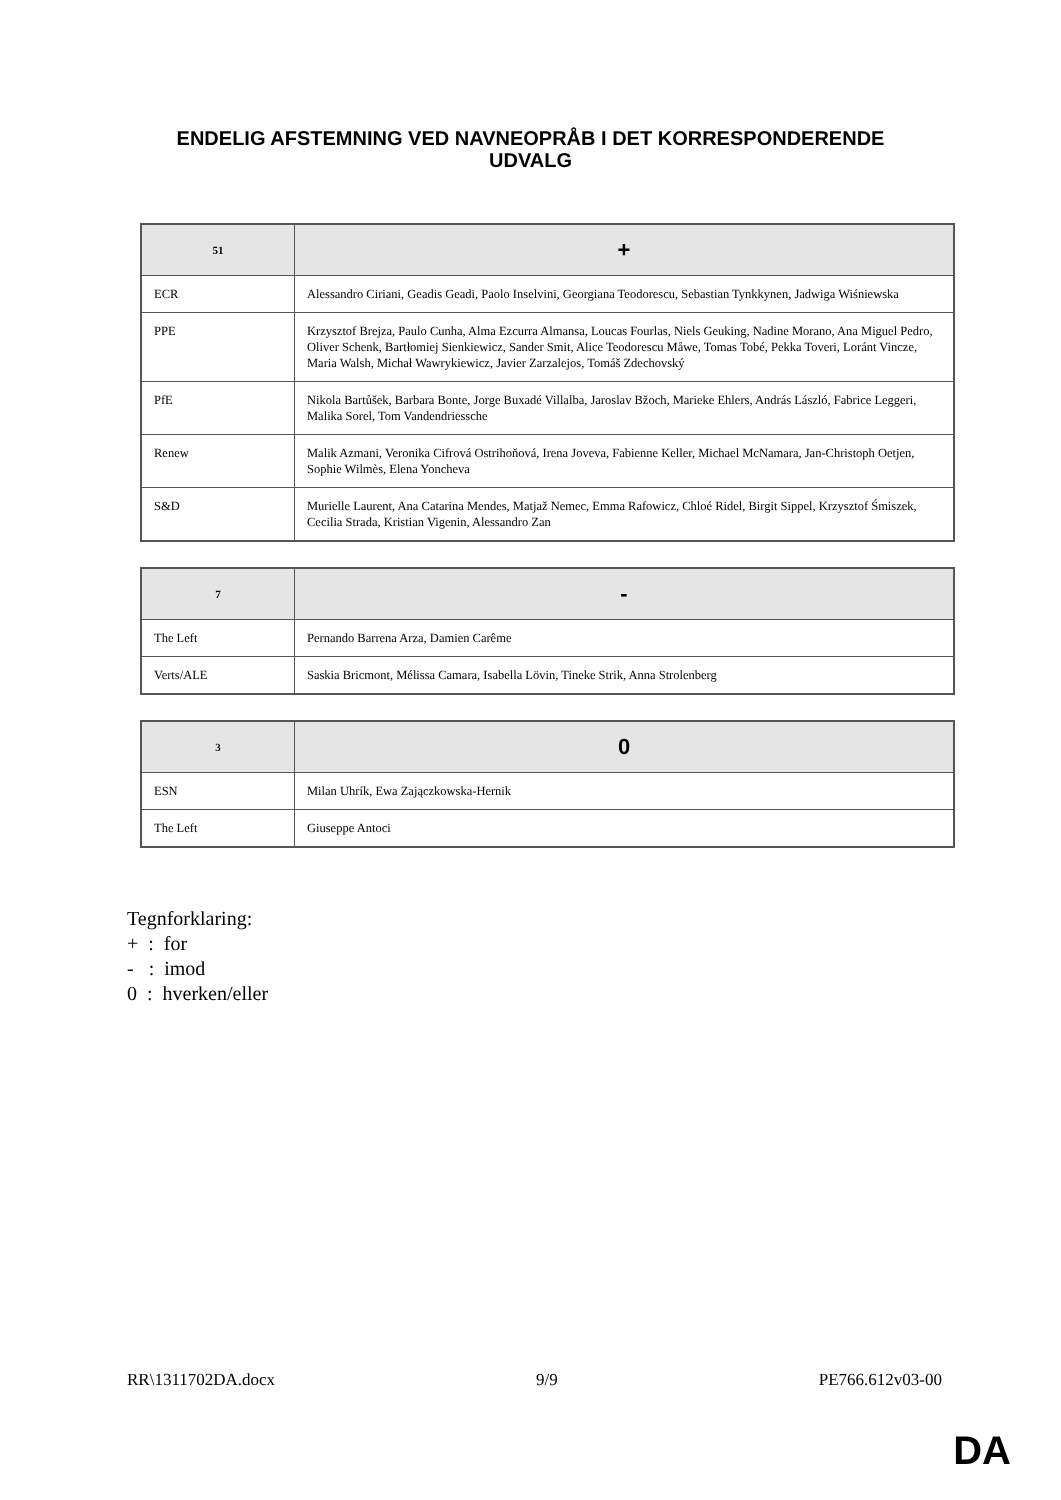ENDELIG AFSTEMNING VED NAVNEOPRÅB I DET KORRESPONDERENDE
UDVALG
| 51 | + |
| --- | --- |
| ECR | Alessandro Ciriani, Geadis Geadi, Paolo Inselvini, Georgiana Teodorescu, Sebastian Tynkkynen, Jadwiga Wiśniewska |
| PPE | Krzysztof Brejza, Paulo Cunha, Alma Ezcurra Almansa, Loucas Fourlas, Niels Geuking, Nadine Morano, Ana Miguel Pedro, Oliver Schenk, Bartłomiej Sienkiewicz, Sander Smit, Alice Teodorescu Måwe, Tomas Tobé, Pekka Toveri, Loránt Vincze, Maria Walsh, Michał Wawrykiewicz, Javier Zarzalejos, Tomáš Zdechovský |
| PfE | Nikola Bartůšek, Barbara Bonte, Jorge Buxadé Villalba, Jaroslav Bžoch, Marieke Ehlers, András László, Fabrice Leggeri, Malika Sorel, Tom Vandendriessche |
| Renew | Malik Azmani, Veronika Cifrová Ostrihoňová, Irena Joveva, Fabienne Keller, Michael McNamara, Jan-Christoph Oetjen, Sophie Wilmès, Elena Yoncheva |
| S&D | Murielle Laurent, Ana Catarina Mendes, Matjaž Nemec, Emma Rafowicz, Chloé Ridel, Birgit Sippel, Krzysztof Śmiszek, Cecilia Strada, Kristian Vigenin, Alessandro Zan |
| 7 | - |
| --- | --- |
| The Left | Pernando Barrena Arza, Damien Carême |
| Verts/ALE | Saskia Bricmont, Mélissa Camara, Isabella Lövin, Tineke Strik, Anna Strolenberg |
| 3 | 0 |
| --- | --- |
| ESN | Milan Uhrík, Ewa Zajączkowska-Hernik |
| The Left | Giuseppe Antoci |
Tegnforklaring:
+ : for
- : imod
0 : hverken/eller
RR\1311702DA.docx 9/9 PE766.612v03-00
DA